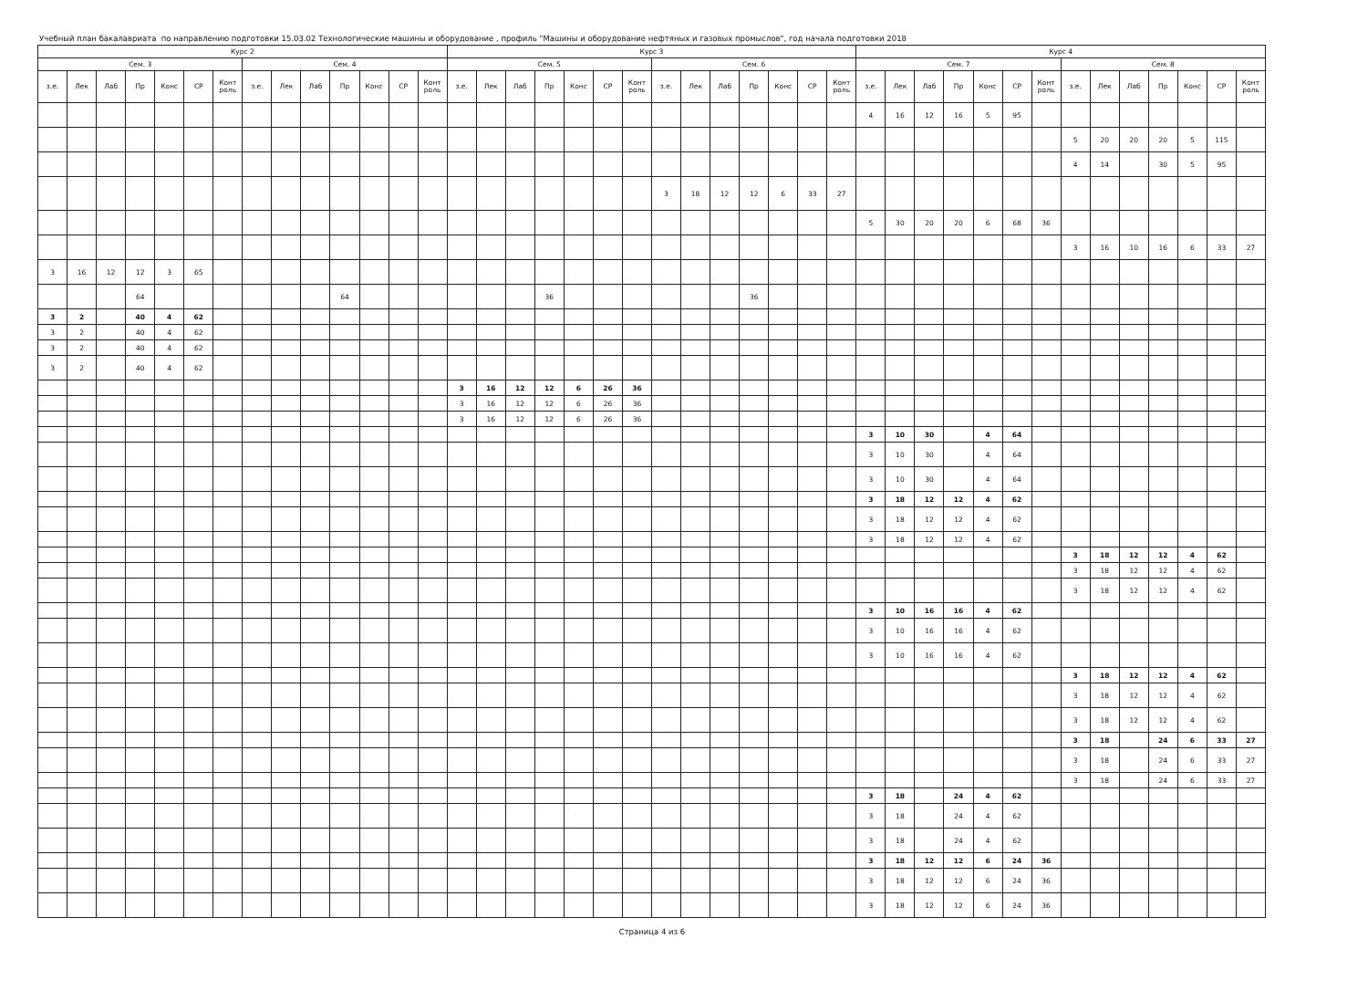Учебный план бакалавриата по направлению подготовки 15.03.02 Технологические машины и оборудование , профиль "Машины и оборудование нефтяных и газовых промыслов", год начала подготовки 2018
| Курс 2 | | | | | | | | | | | | | | Курс 3 | | | | | | | | | | | | | | Курс 4 | | | | | | | | | | | | | |
| --- | --- | --- | --- | --- | --- | --- | --- | --- | --- | --- | --- | --- | --- | --- | --- | --- | --- | --- | --- | --- | --- | --- | --- | --- | --- | --- | --- | --- | --- | --- | --- | --- | --- | --- | --- | --- | --- | --- | --- | --- | --- |
| Сем. 3 | | | | | | | Сем. 4 | | | | | | | Сем. 5 | | | | | | | Сем. 6 | | | | | | | Сем. 7 | | | | | | | Сем. 8 | | | | | | |
| з.е. | Лек | Лаб | Пр | Конс | СР | Конт роль | з.е. | Лек | Лаб | Пр | Конс | СР | Конт роль | з.е. | Лек | Лаб | Пр | Конс | СР | Конт роль | з.е. | Лек | Лаб | Пр | Конс | СР | Конт роль | з.е. | Лек | Лаб | Пр | Конс | СР | Конт роль | з.е. | Лек | Лаб | Пр | Конс | СР | Конт роль |
| | | | | | | | | | | | | | | | | | | | | | | | | | | | | 4 | 16 | 12 | 16 | 5 | 95 | | | | | | | | |
| | | | | | | | | | | | | | | | | | | | | | | | | | | | | | | | | | | | 5 | 20 | 20 | 20 | 5 | 115 | |
| | | | | | | | | | | | | | | | | | | | | | | | | | | | | | | | | | | | 4 | 14 | | 30 | 5 | 95 | |
| | | | | | | | | | | | | | | | | | | | | | 3 | 18 | 12 | 12 | 6 | 33 | 27 | | | | | | | | | | | | | | |
| | | | | | | | | | | | | | | | | | | | | | | | | | | | | 5 | 30 | 20 | 20 | 6 | 68 | 36 | | | | | | | |
| | | | | | | | | | | | | | | | | | | | | | | | | | | | | | | | | | | | 3 | 16 | 10 | 16 | 6 | 33 | 27 |
| 3 | 16 | 12 | 12 | 3 | 65 | | | | | | | | | | | | | | | | | | | | | | | | | | | | | | | | | | | | |
| | | | 64 | | | | | | | 64 | | | | | | | 36 | | | | | | | 36 | | | | | | | | | | | | | | | | | |
| 3 | 2 | | 40 | 4 | 62 | | | | | | | | | | | | | | | | | | | | | | | | | | | | | | | | | | | | |
| 3 | 2 | | 40 | 4 | 62 | | | | | | | | | | | | | | | | | | | | | | | | | | | | | | | | | | | | |
| 3 | 2 | | 40 | 4 | 62 | | | | | | | | | | | | | | | | | | | | | | | | | | | | | | | | | | | | |
| 3 | 2 | | 40 | 4 | 62 | | | | | | | | | | | | | | | | | | | | | | | | | | | | | | | | | | | | |
| | | | | | | | | | | | | | | 3 | 16 | 12 | 12 | 6 | 26 | 36 | | | | | | | | | | | | | | | | | | | | | |
| | | | | | | | | | | | | | | 3 | 16 | 12 | 12 | 6 | 26 | 36 | | | | | | | | | | | | | | | | | | | | | |
| | | | | | | | | | | | | | | 3 | 16 | 12 | 12 | 6 | 26 | 36 | | | | | | | | | | | | | | | | | | | | | |
| | | | | | | | | | | | | | | | | | | | | | | | | | | | | 3 | 10 | 30 | | 4 | 64 | | | | | | | | |
| | | | | | | | | | | | | | | | | | | | | | | | | | | | | 3 | 10 | 30 | | 4 | 64 | | | | | | | | |
| | | | | | | | | | | | | | | | | | | | | | | | | | | | | 3 | 10 | 30 | | 4 | 64 | | | | | | | | |
| | | | | | | | | | | | | | | | | | | | | | | | | | | | | 3 | 18 | 12 | 12 | 4 | 62 | | | | | | | | |
| | | | | | | | | | | | | | | | | | | | | | | | | | | | | 3 | 18 | 12 | 12 | 4 | 62 | | | | | | | | |
| | | | | | | | | | | | | | | | | | | | | | | | | | | | | 3 | 18 | 12 | 12 | 4 | 62 | | | | | | | | |
| | | | | | | | | | | | | | | | | | | | | | | | | | | | | | | | | | | | 3 | 18 | 12 | 12 | 4 | 62 | |
| | | | | | | | | | | | | | | | | | | | | | | | | | | | | | | | | | | | 3 | 18 | 12 | 12 | 4 | 62 | |
| | | | | | | | | | | | | | | | | | | | | | | | | | | | | | | | | | | | 3 | 18 | 12 | 12 | 4 | 62 | |
| | | | | | | | | | | | | | | | | | | | | | | | | | | | | 3 | 10 | 16 | 16 | 4 | 62 | | | | | | | | |
| | | | | | | | | | | | | | | | | | | | | | | | | | | | | 3 | 10 | 16 | 16 | 4 | 62 | | | | | | | | |
| | | | | | | | | | | | | | | | | | | | | | | | | | | | | 3 | 10 | 16 | 16 | 4 | 62 | | | | | | | | |
| | | | | | | | | | | | | | | | | | | | | | | | | | | | | | | | | | | | 3 | 18 | 12 | 12 | 4 | 62 | |
| | | | | | | | | | | | | | | | | | | | | | | | | | | | | | | | | | | | 3 | 18 | 12 | 12 | 4 | 62 | |
| | | | | | | | | | | | | | | | | | | | | | | | | | | | | | | | | | | | 3 | 18 | 12 | 12 | 4 | 62 | |
| | | | | | | | | | | | | | | | | | | | | | | | | | | | | | | | | | | | 3 | 18 | | 24 | 6 | 33 | 27 |
| | | | | | | | | | | | | | | | | | | | | | | | | | | | | | | | | | | | 3 | 18 | | 24 | 6 | 33 | 27 |
| | | | | | | | | | | | | | | | | | | | | | | | | | | | | | | | | | | | 3 | 18 | | 24 | 6 | 33 | 27 |
| | | | | | | | | | | | | | | | | | | | | | | | | | | | | 3 | 18 | | 24 | 4 | 62 | | | | | | | | |
| | | | | | | | | | | | | | | | | | | | | | | | | | | | | 3 | 18 | | 24 | 4 | 62 | | | | | | | | |
| | | | | | | | | | | | | | | | | | | | | | | | | | | | | 3 | 18 | | 24 | 4 | 62 | | | | | | | | |
| | | | | | | | | | | | | | | | | | | | | | | | | | | | | 3 | 18 | 12 | 12 | 6 | 24 | 36 | | | | | | | |
| | | | | | | | | | | | | | | | | | | | | | | | | | | | | 3 | 18 | 12 | 12 | 6 | 24 | 36 | | | | | | | |
| | | | | | | | | | | | | | | | | | | | | | | | | | | | | 3 | 18 | 12 | 12 | 6 | 24 | 36 | | | | | | | |
Страница 4 из 6